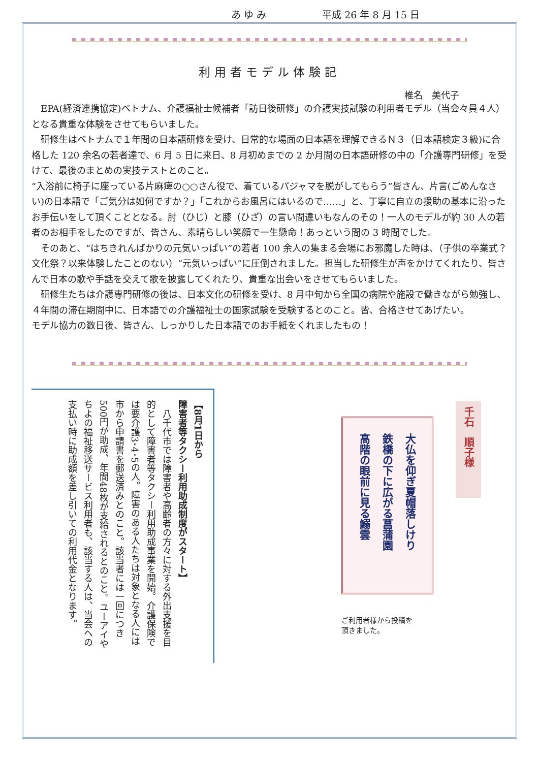あ ゆ み 平成 26 年 8 月 15 日
利用者モデル体験記
椎名　美代子
　EPA(経済連携協定)ベトナム、介護福祉士候補者「訪日後研修」の介護実技試験の利用者モデル（当会々員４人）となる貴重な体験をさせてもらいました。
　研修生はベトナムで１年間の日本語研修を受け、日常的な場面の日本語を理解できるＮ３（日本語検定３級)に合格した 120 余名の若者達で、6 月 5 日に来日、8 月初めまでの 2 か月間の日本語研修の中の「介護専門研修」を受けて、最後のまとめの実技テストとのこと。
“入浴前に椅子に座っている片麻痺の○○さん役で、着ているパジャマを脱がしてもらう”皆さん、片言(ごめんなさい)の日本語で「ご気分は如何ですか？」「これからお風呂にはいるので……」と、丁寧に自立の援助の基本に沿ったお手伝いをして頂くこととなる。肘（ひじ）と膝（ひざ）の言い間違いもなんのその！一人のモデルが約 30 人の若者のお相手をしたのですが、皆さん、素晴らしい笑顔で一生懸命！あっという間の 3 時間でした。
　そのあと、“はちきれんばかりの元気いっぱい”の若者 100 余人の集まる会場にお邪魔した時は、（子供の卒業式？文化祭？以来体験したことのない）“元気いっぱい”に圧倒されました。担当した研修生が声をかけてくれたり、皆さんで日本の歌や手話を交えて歌を披露してくれたり、貴重な出会いをさせてもらいました。
　研修生たちは介護専門研修の後は、日本文化の研修を受け、8 月中旬から全国の病院や施設で働きながら勉強し、４年間の滞在期間中に、日本語での介護福祉士の国家試験を受験するとのこと。皆、合格させてあげたい。
モデル協力の数日後、皆さん、しっかりした日本語でのお手紙をくれましたもの！
【8月1日から
障害者等タクシー利用助成制度がスタート】
　八千代市では障害者や高齢者の方々に対する外出支援を目的として障害者等タクシー利用助成事業を開始。介護保険では要介護3･4･5の人。障害のある人たちは対象となる人には市から申請書を郵送済みとのこと。該当者には一回につき500円が助成、年間48枚が支給されるとのこと。ユーアイやちよの福祉移送サービス利用者も、該当する人は、当会への支払い時に助成額を差し引いての利用代金となります。
大仏を仰ぎ夏帽落しけり
鉄橋の下に広がる菖蒲園
高階の眼前に見る鰯雲
千石　順子様
ご利用者様から投稿を
頂きました。